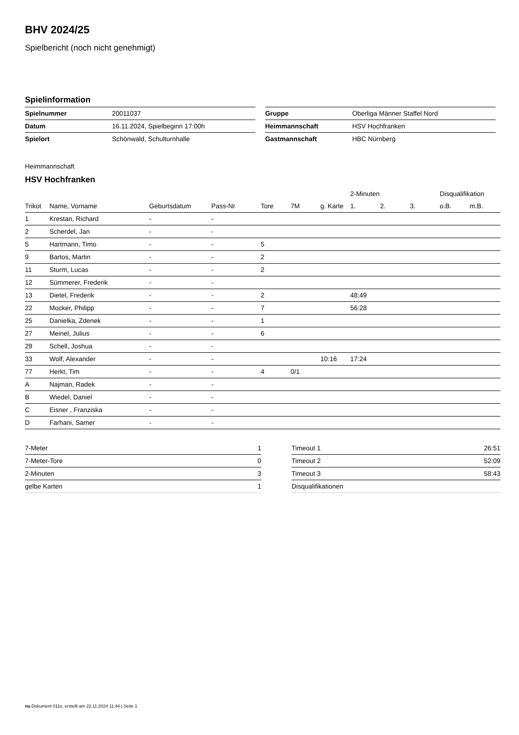BHV 2024/25
Spielbericht (noch nicht genehmigt)
Spielinformation
| Spielnummer | 20011037 |
| Datum | 16.11.2024, Spielbeginn 17:00h |
| Spielort | Schönwald, Schulturnhalle |
| Gruppe | Oberliga Männer Staffel Nord |
| Heimmannschaft | HSV Hochfranken |
| Gastmannschaft | HBC Nürnberg |
Heimmannschaft
HSV Hochfranken
| | | | | | | | 2-Minuten | | | Disqualifikation | |
| --- | --- | --- | --- | --- | --- | --- | --- | --- | --- | --- | --- |
| Trikot | Name, Vorname | Geburtsdatum | Pass-Nr | Tore | 7M | g. Karte | 1. | 2. | 3. | o.B. | m.B. |
| 1 | Krestan, Richard | - | - | | | | | | | | |
| 2 | Scherdel, Jan | - | - | | | | | | | | |
| 5 | Hartmann, Timo | - | - | 5 | | | | | | | |
| 9 | Bartos, Martin | - | - | 2 | | | | | | | |
| 11 | Sturm, Lucas | - | - | 2 | | | | | | | |
| 12 | Sümmerer, Frederik | - | - | | | | | | | | |
| 13 | Dietel, Frederik | - | - | 2 | | | 48:49 | | | | |
| 22 | Mocker, Philipp | - | - | 7 | | | 56:28 | | | | |
| 25 | Danielka, Zdenek | - | - | 1 | | | | | | | |
| 27 | Meinel, Julius | - | - | 6 | | | | | | | |
| 29 | Schell, Joshua | - | - | | | | | | | | |
| 33 | Wolf, Alexander | - | - | | | 10:16 | 17:24 | | | | |
| 77 | Herkt, Tim | - | - | 4 | 0/1 | | | | | | |
| A | Najman, Radek | - | - | | | | | | | | |
| B | Wiedel, Daniel | - | - | | | | | | | | |
| C | Eisner , Franziska | - | - | | | | | | | | |
| D | Farhani, Samer | - | - | | | | | | | | |
| 7-Meter | 1 |
| 7-Meter-Tore | 0 |
| 2-Minuten | 3 |
| gelbe Karten | 1 |
| Timeout 1 | 26:51 |
| Timeout 2 | 52:09 |
| Timeout 3 | 58:43 |
| Disqualifikationen | |
nu.Dokument 011e, erstellt am 22.11.2024 11:44 | Seite 1